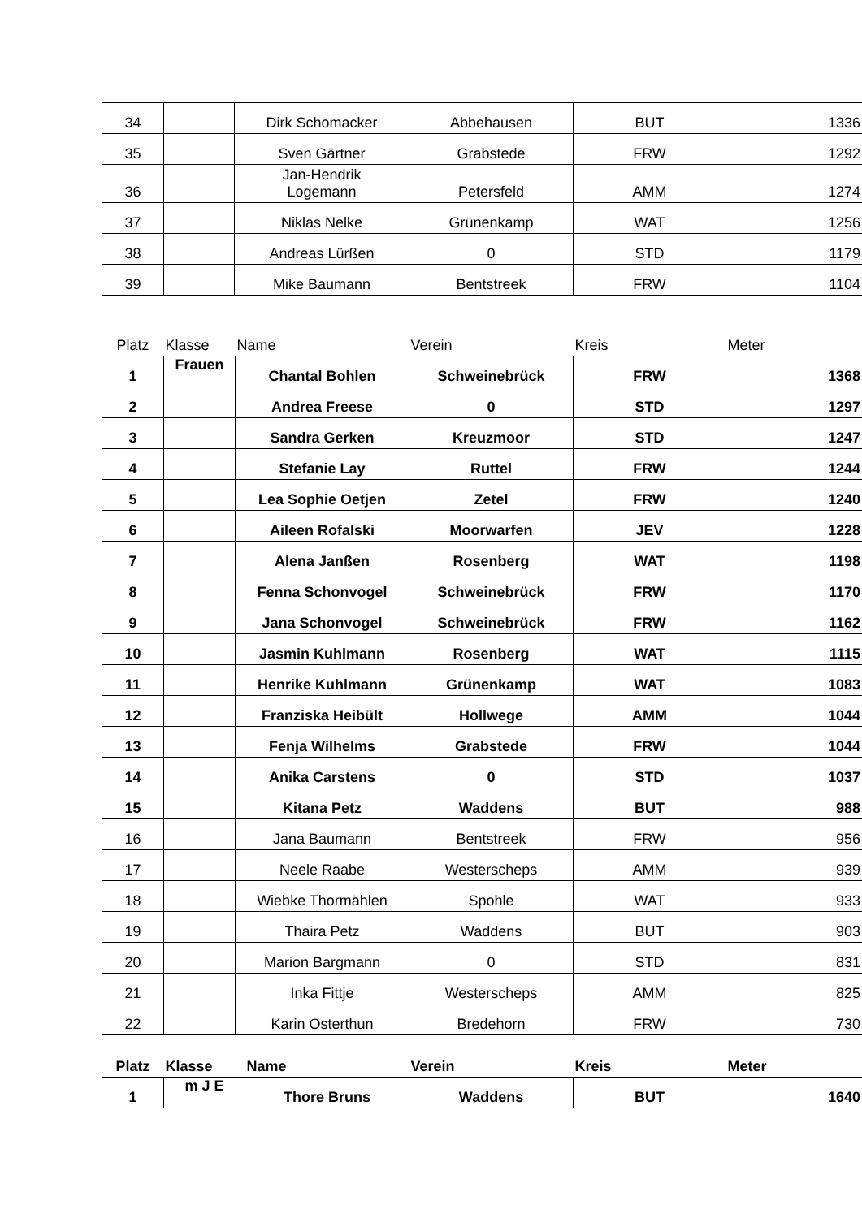| 34 | | Dirk Schomacker | Abbehausen | BUT | 1336 |
| 35 | | Sven Gärtner | Grabstede | FRW | 1292 |
| 36 | | Jan-Hendrik Logemann | Petersfeld | AMM | 1274 |
| 37 | | Niklas Nelke | Grünenkamp | WAT | 1256 |
| 38 | | Andreas Lürßen | 0 | STD | 1179 |
| 39 | | Mike Baumann | Bentstreek | FRW | 1104 |
| Platz | Klasse | Name | Verein | Kreis | Meter |
| --- | --- | --- | --- | --- | --- |
| 1 | Frauen | Chantal Bohlen | Schweinebrück | FRW | 1368 |
| 2 | | Andrea Freese | 0 | STD | 1297 |
| 3 | | Sandra Gerken | Kreuzmoor | STD | 1247 |
| 4 | | Stefanie Lay | Ruttel | FRW | 1244 |
| 5 | | Lea Sophie Oetjen | Zetel | FRW | 1240 |
| 6 | | Aileen Rofalski | Moorwarfen | JEV | 1228 |
| 7 | | Alena Janßen | Rosenberg | WAT | 1198 |
| 8 | | Fenna Schonvogel | Schweinebrück | FRW | 1170 |
| 9 | | Jana Schonvogel | Schweinebrück | FRW | 1162 |
| 10 | | Jasmin Kuhlmann | Rosenberg | WAT | 1115 |
| 11 | | Henrike Kuhlmann | Grünenkamp | WAT | 1083 |
| 12 | | Franziska Heibült | Hollwege | AMM | 1044 |
| 13 | | Fenja Wilhelms | Grabstede | FRW | 1044 |
| 14 | | Anika Carstens | 0 | STD | 1037 |
| 15 | | Kitana Petz | Waddens | BUT | 988 |
| 16 | | Jana Baumann | Bentstreek | FRW | 956 |
| 17 | | Neele Raabe | Westerscheps | AMM | 939 |
| 18 | | Wiebke Thormählen | Spohle | WAT | 933 |
| 19 | | Thaira Petz | Waddens | BUT | 903 |
| 20 | | Marion Bargmann | 0 | STD | 831 |
| 21 | | Inka Fittje | Westerscheps | AMM | 825 |
| 22 | | Karin Osterthun | Bredehorn | FRW | 730 |
| Platz | Klasse | Name | Verein | Kreis | Meter |
| --- | --- | --- | --- | --- | --- |
| 1 | m J E | Thore Bruns | Waddens | BUT | 1640 |